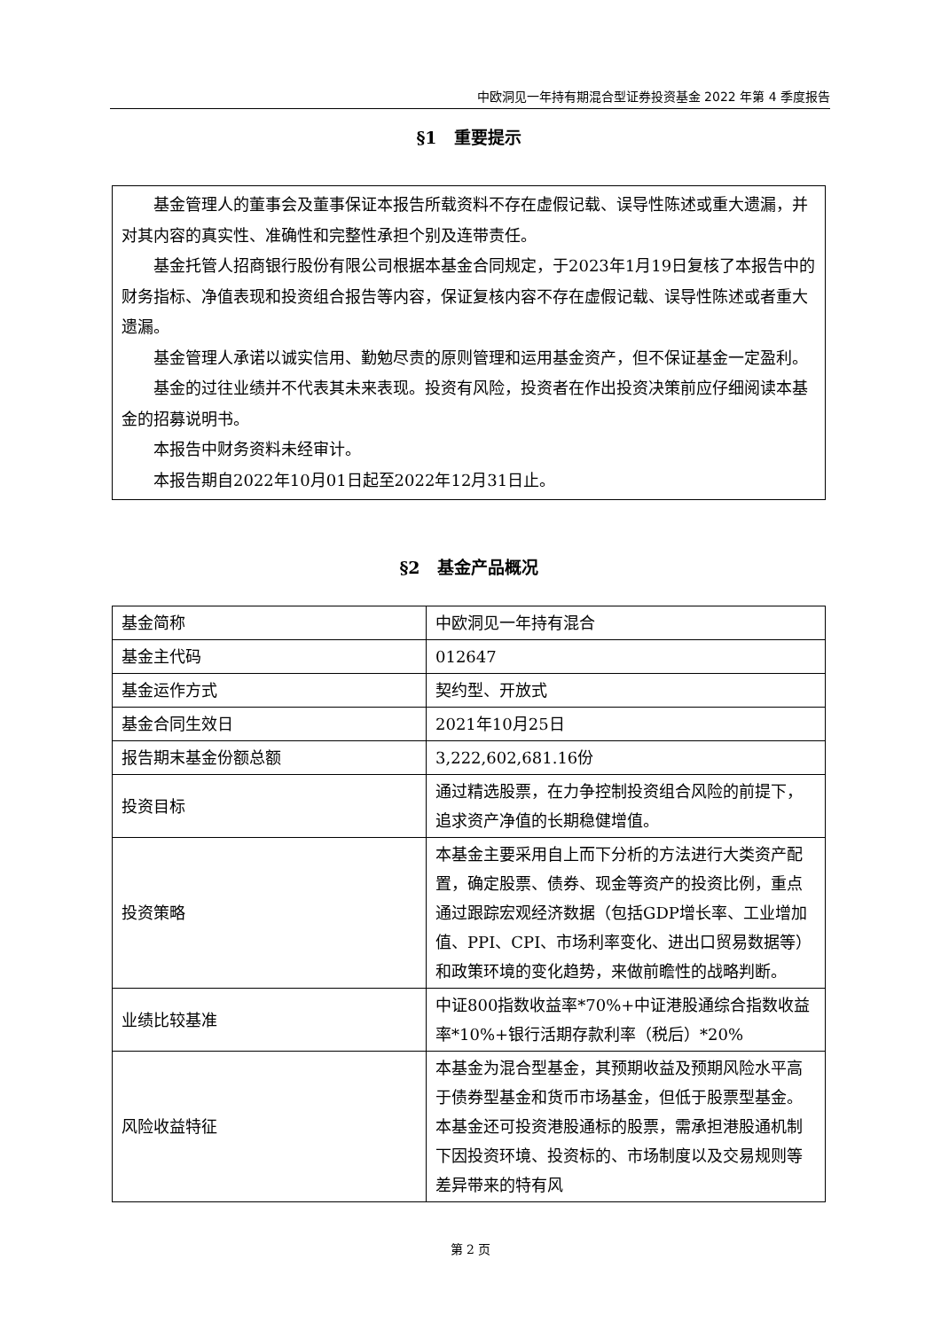中欧洞见一年持有期混合型证券投资基金 2022 年第 4 季度报告
§1　重要提示
基金管理人的董事会及董事保证本报告所载资料不存在虚假记载、误导性陈述或重大遗漏，并对其内容的真实性、准确性和完整性承担个别及连带责任。
基金托管人招商银行股份有限公司根据本基金合同规定，于2023年1月19日复核了本报告中的财务指标、净值表现和投资组合报告等内容，保证复核内容不存在虚假记载、误导性陈述或者重大遗漏。
基金管理人承诺以诚实信用、勤勉尽责的原则管理和运用基金资产，但不保证基金一定盈利。
基金的过往业绩并不代表其未来表现。投资有风险，投资者在作出投资决策前应仔细阅读本基金的招募说明书。
本报告中财务资料未经审计。
本报告期自2022年10月01日起至2022年12月31日止。
§2　基金产品概况
| 基金简称 | 中欧洞见一年持有混合 |
| 基金主代码 | 012647 |
| 基金运作方式 | 契约型、开放式 |
| 基金合同生效日 | 2021年10月25日 |
| 报告期末基金份额总额 | 3,222,602,681.16份 |
| 投资目标 | 通过精选股票，在力争控制投资组合风险的前提下，追求资产净值的长期稳健增值。 |
| 投资策略 | 本基金主要采用自上而下分析的方法进行大类资产配置，确定股票、债券、现金等资产的投资比例，重点通过跟踪宏观经济数据（包括GDP增长率、工业增加值、PPI、CPI、市场利率变化、进出口贸易数据等）和政策环境的变化趋势，来做前瞻性的战略判断。 |
| 业绩比较基准 | 中证800指数收益率*70%+中证港股通综合指数收益率*10%+银行活期存款利率（税后）*20% |
| 风险收益特征 | 本基金为混合型基金，其预期收益及预期风险水平高于债券型基金和货币市场基金，但低于股票型基金。本基金还可投资港股通标的股票，需承担港股通机制下因投资环境、投资标的、市场制度以及交易规则等差异带来的特有风 |
第 2 页